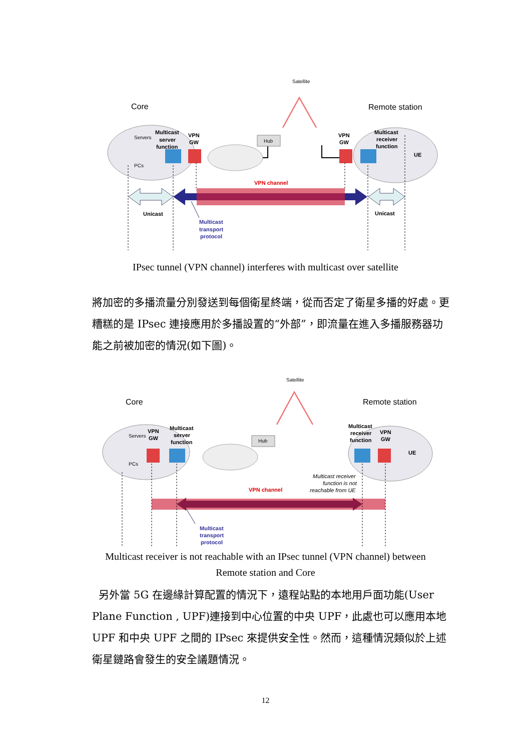Core
Remote station
Satellite
Servers
PCs
Multicast
server
function
VPN
GW
Hub
VPN
GW
Multicast
receiver
function
UE
VPN channel
Unicast
Unicast
Multicast
transport
protocol
IPsec tunnel (VPN channel) interferes with multicast over satellite
將加密的多播流量分別發送到每個衛星終端，從而否定了衛星多播的好處。更糟糕的是 IPsec 連接應用於多播設置的“外部”，即流量在進入多播服務器功能之前被加密的情況(如下圖)。
Core
Remote station
Satellite
Servers
PCs
VPN
GW
Multicast
server
function
Hub
Multicast
receiver
function
VPN
GW
UE
Multicast receiver
function is not
reachable from UE
VPN channel
Multicast
transport
protocol
Multicast receiver is not reachable with an IPsec tunnel (VPN channel) between
Remote station and Core
另外當 5G 在邊緣計算配置的情況下，遠程站點的本地用戶面功能(User Plane Function , UPF)連接到中心位置的中央 UPF，此處也可以應用本地 UPF 和中央 UPF 之間的 IPsec 來提供安全性。然而，這種情況類似於上述衛星鏈路會發生的安全議題情況。
12